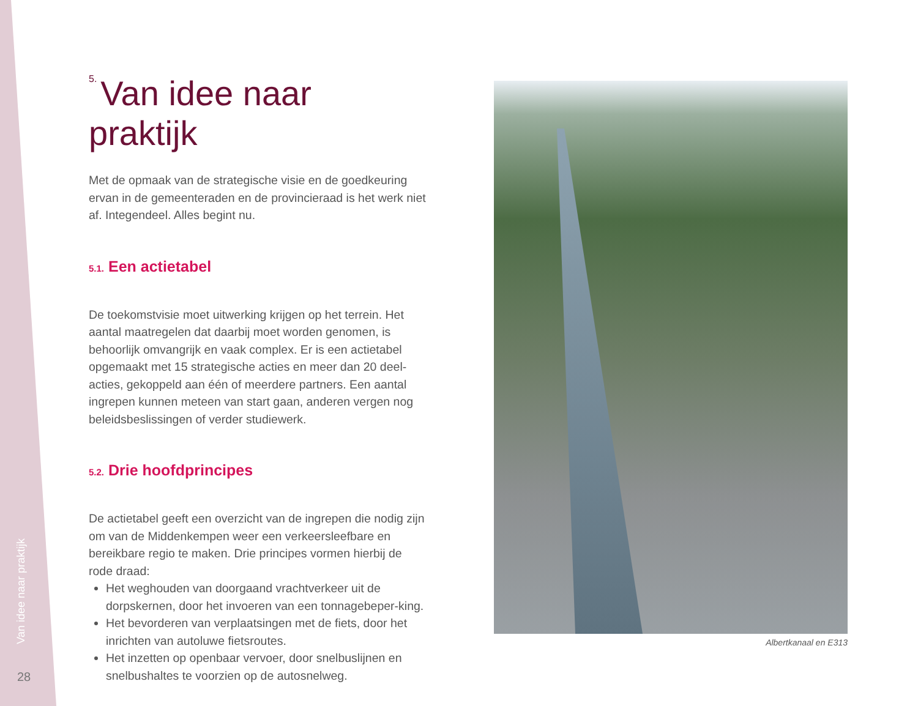Van idee naar praktijk
28
5. Van idee naar praktijk
Met de opmaak van de strategische visie en de goedkeuring ervan in de gemeenteraden en de provincieraad is het werk niet af. Integendeel. Alles begint nu.
5.1. Een actietabel
De toekomstvisie moet uitwerking krijgen op het terrein. Het aantal maatregelen dat daarbij moet worden genomen, is behoorlijk omvangrijk en vaak complex. Er is een actietabel opgemaakt met 15 strategische acties en meer dan 20 deel-acties, gekoppeld aan één of meerdere partners. Een aantal ingrepen kunnen meteen van start gaan, anderen vergen nog beleidsbeslissingen of verder studiewerk.
5.2. Drie hoofdprincipes
De actietabel geeft een overzicht van de ingrepen die nodig zijn om van de Middenkempen weer een verkeersleefbare en bereikbare regio te maken. Drie principes vormen hierbij de rode draad:
Het weghouden van doorgaand vrachtverkeer uit de dorpskernen, door het invoeren van een tonnagebeper-king.
Het bevorderen van verplaatsingen met de fiets, door het inrichten van autoluwe fietsroutes.
Het inzetten op openbaar vervoer, door snelbuslijnen en snelbushaltes te voorzien op de autosnelweg.
Albertkanaal en E313